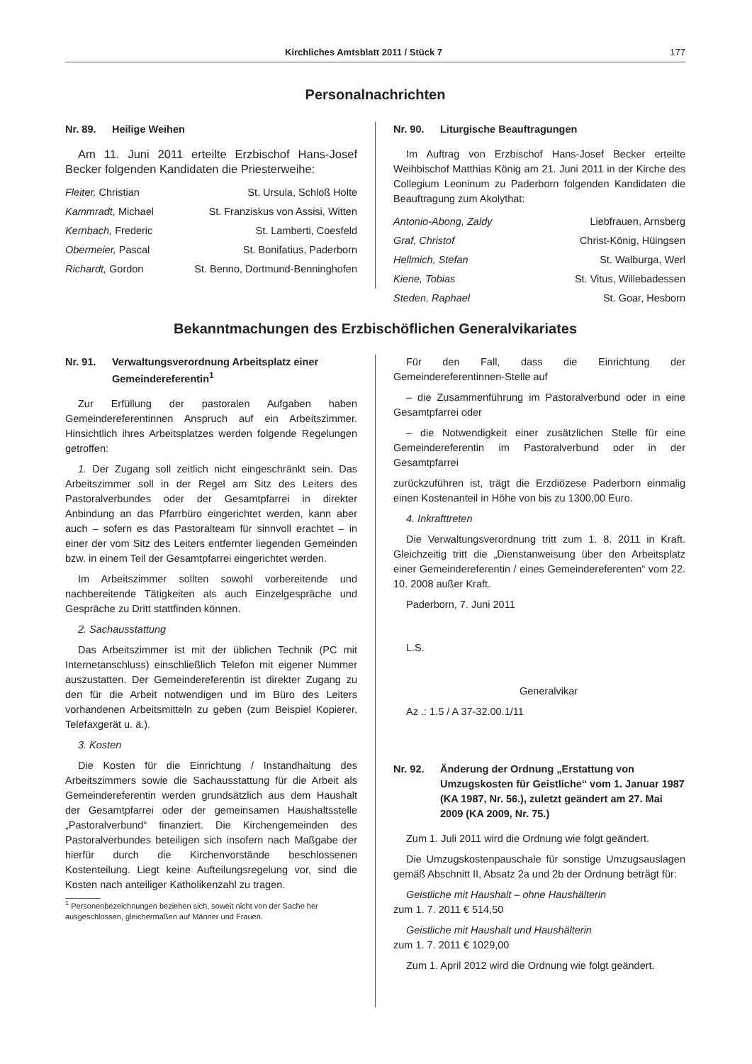Kirchliches Amtsblatt 2011 / Stück 7 177
Personalnachrichten
Nr. 89. Heilige Weihen
Am 11. Juni 2011 erteilte Erzbischof Hans-Josef Becker folgenden Kandidaten die Priesterweihe:
| Fleiter, Christian | St. Ursula, Schloß Holte |
| Kammradt, Michael | St. Franziskus von Assisi, Witten |
| Kernbach, Frederic | St. Lamberti, Coesfeld |
| Obermeier, Pascal | St. Bonifatius, Paderborn |
| Richardt, Gordon | St. Benno, Dortmund-Benninghofen |
Nr. 90. Liturgische Beauftragungen
Im Auftrag von Erzbischof Hans-Josef Becker erteilte Weihbischof Matthias König am 21. Juni 2011 in der Kirche des Collegium Leoninum zu Paderborn folgenden Kandidaten die Beauftragung zum Akolythat:
| Antonio-Abong, Zaldy | Liebfrauen, Arnsberg |
| Graf, Christof | Christ-König, Hüingsen |
| Hellmich, Stefan | St. Walburga, Werl |
| Kiene, Tobias | St. Vitus, Willebadessen |
| Steden, Raphael | St. Goar, Hesborn |
Bekanntmachungen des Erzbischöflichen Generalvikariates
Nr. 91. Verwaltungsverordnung Arbeitsplatz einer Gemeindereferentin<sup>1</sup>
Zur Erfüllung der pastoralen Aufgaben haben Gemeindereferentinnen Anspruch auf ein Arbeitszimmer. Hinsichtlich ihres Arbeitsplatzes werden folgende Regelungen getroffen:
1. Der Zugang soll zeitlich nicht eingeschränkt sein. Das Arbeitszimmer soll in der Regel am Sitz des Leiters des Pastoralverbundes oder der Gesamtpfarrei in direkter Anbindung an das Pfarrbüro eingerichtet werden, kann aber auch – sofern es das Pastoralteam für sinnvoll erachtet – in einer der vom Sitz des Leiters entfernter liegenden Gemeinden bzw. in einem Teil der Gesamtpfarrei eingerichtet werden.
Im Arbeitszimmer sollten sowohl vorbereitende und nachbereitende Tätigkeiten als auch Einzelgespräche und Gespräche zu Dritt stattfinden können.
2. Sachausstattung
Das Arbeitszimmer ist mit der üblichen Technik (PC mit Internetanschluss) einschließlich Telefon mit eigener Nummer auszustatten. Der Gemeindereferentin ist direkter Zugang zu den für die Arbeit notwendigen und im Büro des Leiters vorhandenen Arbeitsmitteln zu geben (zum Beispiel Kopierer, Telefaxgerät u. ä.).
3. Kosten
Die Kosten für die Einrichtung / Instandhaltung des Arbeitszimmers sowie die Sachausstattung für die Arbeit als Gemeindereferentin werden grundsätzlich aus dem Haushalt der Gesamtpfarrei oder der gemeinsamen Haushaltsstelle „Pastoralverbund“ finanziert. Die Kirchengemeinden des Pastoralverbundes beteiligen sich insofern nach Maßgabe der hierfür durch die Kirchenvorstände beschlossenen Kostenteilung. Liegt keine Aufteilungsregelung vor, sind die Kosten nach anteiliger Katholikenzahl zu tragen.
<sup>1</sup> Personenbezeichnungen beziehen sich, soweit nicht von der Sache her ausgeschlossen, gleichermaßen auf Männer und Frauen.
Für den Fall, dass die Einrichtung der Gemeindereferentinnen-Stelle auf
– die Zusammenführung im Pastoralverbund oder in eine Gesamtpfarrei oder
– die Notwendigkeit einer zusätzlichen Stelle für eine Gemeindereferentin im Pastoralverbund oder in der Gesamtpfarrei
zurückzuführen ist, trägt die Erzdiözese Paderborn einmalig einen Kostenanteil in Höhe von bis zu 1300,00 Euro.
4. Inkrafttreten
Die Verwaltungsverordnung tritt zum 1. 8. 2011 in Kraft. Gleichzeitig tritt die „Dienstanweisung über den Arbeitsplatz einer Gemeindereferentin / eines Gemeindereferenten“ vom 22. 10. 2008 außer Kraft.
Paderborn, 7. Juni 2011
L.S.
Generalvikar
Az .: 1.5 / A 37-32.00.1/11
Nr. 92. Änderung der Ordnung „Erstattung von Umzugskosten für Geistliche“ vom 1. Januar 1987 (KA 1987, Nr. 56.), zuletzt geändert am 27. Mai 2009 (KA 2009, Nr. 75.)
Zum 1. Juli 2011 wird die Ordnung wie folgt geändert.
Die Umzugskostenpauschale für sonstige Umzugsauslagen gemäß Abschnitt II, Absatz 2a und 2b der Ordnung beträgt für:
Geistliche mit Haushalt – ohne Haushälterin
zum 1. 7. 2011 € 514,50
Geistliche mit Haushalt und Haushälterin
zum 1. 7. 2011 € 1029,00
Zum 1. April 2012 wird die Ordnung wie folgt geändert.